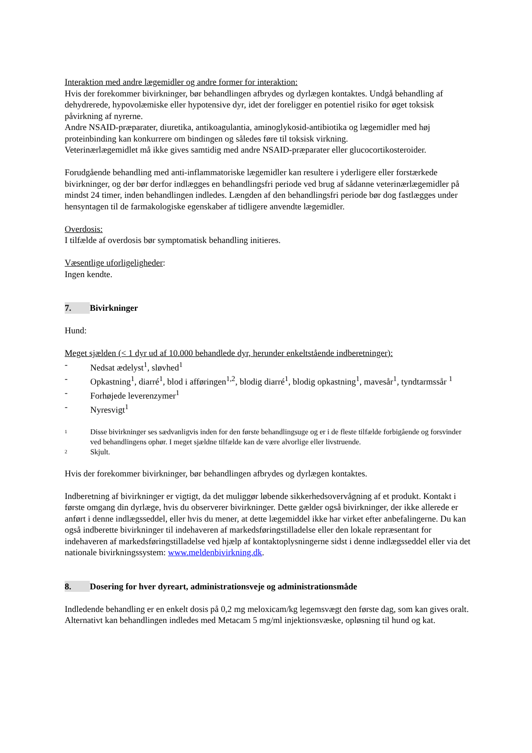Interaktion med andre lægemidler og andre former for interaktion:
Hvis der forekommer bivirkninger, bør behandlingen afbrydes og dyrlægen kontaktes. Undgå behandling af dehydrerede, hypovolæmiske eller hypotensive dyr, idet der foreligger en potentiel risiko for øget toksisk påvirkning af nyrerne.
Andre NSAID-præparater, diuretika, antikoagulantia, aminoglykosid-antibiotika og lægemidler med høj proteinbinding kan konkurrere om bindingen og således føre til toksisk virkning.
Veterinærlægemidlet må ikke gives samtidig med andre NSAID-præparater eller glucocortikosteroider.
Forudgående behandling med anti-inflammatoriske lægemidler kan resultere i yderligere eller forstærkede bivirkninger, og der bør derfor indlægges en behandlingsfri periode ved brug af sådanne veterinærlægemidler på mindst 24 timer, inden behandlingen indledes. Længden af den behandlingsfri periode bør dog fastlægges under hensyntagen til de farmakologiske egenskaber af tidligere anvendte lægemidler.
Overdosis:
I tilfælde af overdosis bør symptomatisk behandling initieres.
Væsentlige uforligeligheder:
Ingen kendte.
7. Bivirkninger
Hund:
Meget sjælden (< 1 dyr ud af 10.000 behandlede dyr, herunder enkeltstående indberetninger):
- Nedsat ædelyst<sup>1</sup>, sløvhed<sup>1</sup>
- Opkastning<sup>1</sup>, diarré<sup>1</sup>, blod i afføringen<sup>1,2</sup>, blodig diarré<sup>1</sup>, blodig opkastning<sup>1</sup>, mavesår<sup>1</sup>, tyndtarmssår <sup>1</sup>
- Forhøjede leverenzymer<sup>1</sup>
- Nyresvigt<sup>1</sup>
1 Disse bivirkninger ses sædvanligvis inden for den første behandlingsuge og er i de fleste tilfælde forbigående og forsvinder ved behandlingens ophør. I meget sjældne tilfælde kan de være alvorlige eller livstruende.
2 Skjult.
Hvis der forekommer bivirkninger, bør behandlingen afbrydes og dyrlægen kontaktes.
Indberetning af bivirkninger er vigtigt, da det muliggør løbende sikkerhedsovervågning af et produkt. Kontakt i første omgang din dyrlæge, hvis du observerer bivirkninger. Dette gælder også bivirkninger, der ikke allerede er anført i denne indlægsseddel, eller hvis du mener, at dette lægemiddel ikke har virket efter anbefalingerne. Du kan også indberette bivirkninger til indehaveren af markedsføringstilladelse eller den lokale repræsentant for indehaveren af markedsføringstilladelse ved hjælp af kontaktoplysningerne sidst i denne indlægsseddel eller via det nationale bivirkningssystem: www.meldenbivirkning.dk.
8. Dosering for hver dyreart, administrationsveje og administrationsmåde
Indledende behandling er en enkelt dosis på 0,2 mg meloxicam/kg legemsvægt den første dag, som kan gives oralt. Alternativt kan behandlingen indledes med Metacam 5 mg/ml injektionsvæske, opløsning til hund og kat.